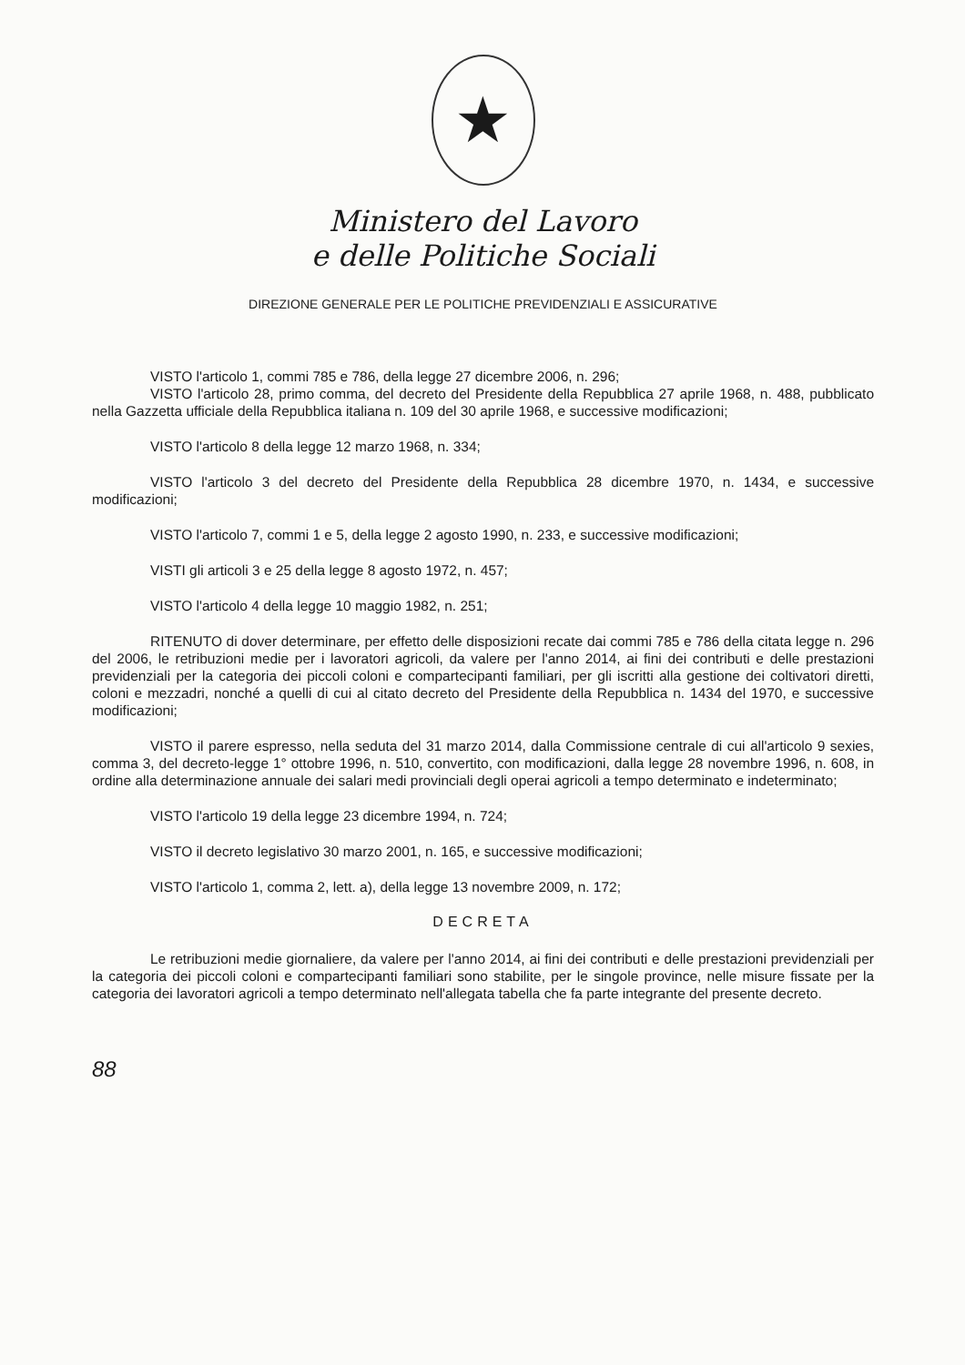★
Ministero del Lavoro
e delle Politiche Sociali
DIREZIONE GENERALE PER LE POLITICHE PREVIDENZIALI E ASSICURATIVE
VISTO l'articolo 1, commi 785 e 786, della legge 27 dicembre 2006, n. 296;
VISTO l'articolo 28, primo comma, del decreto del Presidente della Repubblica 27 aprile 1968, n. 488, pubblicato nella Gazzetta ufficiale della Repubblica italiana n. 109 del 30 aprile 1968, e successive modificazioni;
VISTO l'articolo 8 della legge 12 marzo 1968, n. 334;
VISTO l'articolo 3 del decreto del Presidente della Repubblica 28 dicembre 1970, n. 1434, e successive modificazioni;
VISTO l'articolo 7, commi 1 e 5, della legge 2 agosto 1990, n. 233, e successive modificazioni;
VISTI gli articoli 3 e 25 della legge 8 agosto 1972, n. 457;
VISTO l'articolo 4 della legge 10 maggio 1982, n. 251;
RITENUTO di dover determinare, per effetto delle disposizioni recate dai commi 785 e 786 della citata legge n. 296 del 2006, le retribuzioni medie per i lavoratori agricoli, da valere per l'anno 2014, ai fini dei contributi e delle prestazioni previdenziali per la categoria dei piccoli coloni e compartecipanti familiari, per gli iscritti alla gestione dei coltivatori diretti, coloni e mezzadri, nonché a quelli di cui al citato decreto del Presidente della Repubblica n. 1434 del 1970, e successive modificazioni;
VISTO il parere espresso, nella seduta del 31 marzo 2014, dalla Commissione centrale di cui all'articolo 9 sexies, comma 3, del decreto-legge 1° ottobre 1996, n. 510, convertito, con modificazioni, dalla legge 28 novembre 1996, n. 608, in ordine alla determinazione annuale dei salari medi provinciali degli operai agricoli a tempo determinato e indeterminato;
VISTO l'articolo 19 della legge 23 dicembre 1994, n. 724;
VISTO il decreto legislativo 30 marzo 2001, n. 165, e successive modificazioni;
VISTO l'articolo 1, comma 2, lett. a), della legge 13 novembre 2009, n. 172;
DECRETA
Le retribuzioni medie giornaliere, da valere per l'anno 2014, ai fini dei contributi e delle prestazioni previdenziali per la categoria dei piccoli coloni e compartecipanti familiari sono stabilite, per le singole province, nelle misure fissate per la categoria dei lavoratori agricoli a tempo determinato nell'allegata tabella che fa parte integrante del presente decreto.
88